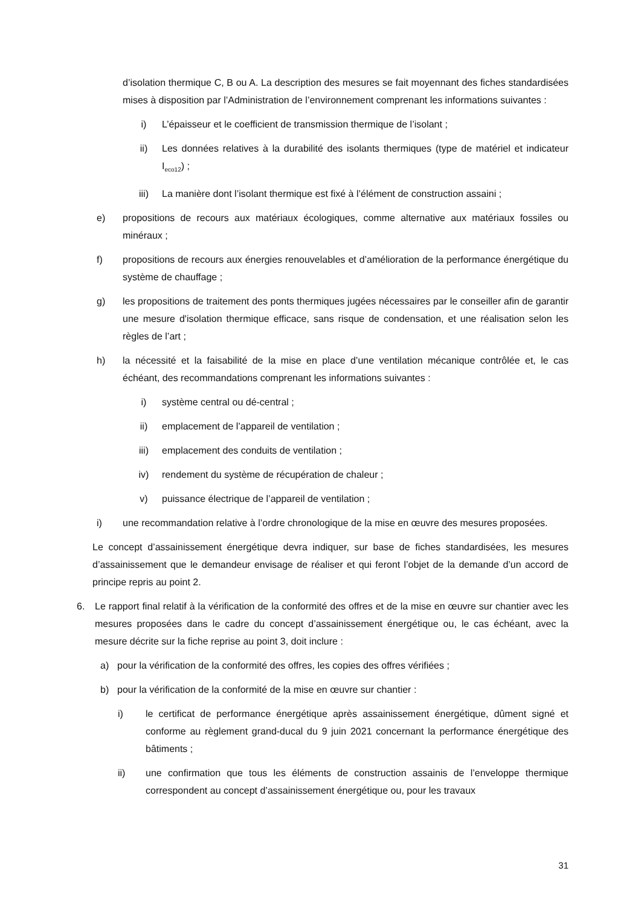d’isolation thermique C, B ou A. La description des mesures se fait moyennant des fiches standardisées mises à disposition par l’Administration de l’environnement comprenant les informations suivantes :
i) L’épaisseur et le coefficient de transmission thermique de l’isolant ;
ii) Les données relatives à la durabilité des isolants thermiques (type de matériel et indicateur I<sub>eco12</sub>) ;
iii) La manière dont l’isolant thermique est fixé à l’élément de construction assaini ;
e) propositions de recours aux matériaux écologiques, comme alternative aux matériaux fossiles ou minéraux ;
f) propositions de recours aux énergies renouvelables et d’amélioration de la performance énergétique du système de chauffage ;
g) les propositions de traitement des ponts thermiques jugées nécessaires par le conseiller afin de garantir une mesure d'isolation thermique efficace, sans risque de condensation, et une réalisation selon les règles de l’art ;
h) la nécessité et la faisabilité de la mise en place d’une ventilation mécanique contrôlée et, le cas échéant, des recommandations comprenant les informations suivantes :
i) système central ou dé-central ;
ii) emplacement de l’appareil de ventilation ;
iii) emplacement des conduits de ventilation ;
iv) rendement du système de récupération de chaleur ;
v) puissance électrique de l’appareil de ventilation ;
i) une recommandation relative à l’ordre chronologique de la mise en œuvre des mesures proposées.
Le concept d’assainissement énergétique devra indiquer, sur base de fiches standardisées, les mesures d’assainissement que le demandeur envisage de réaliser et qui feront l’objet de la demande d’un accord de principe repris au point 2.
6. Le rapport final relatif à la vérification de la conformité des offres et de la mise en œuvre sur chantier avec les mesures proposées dans le cadre du concept d’assainissement énergétique ou, le cas échéant, avec la mesure décrite sur la fiche reprise au point 3, doit inclure :
a) pour la vérification de la conformité des offres, les copies des offres vérifiées ;
b) pour la vérification de la conformité de la mise en œuvre sur chantier :
i) le certificat de performance énergétique après assainissement énergétique, dûment signé et conforme au règlement grand-ducal du 9 juin 2021 concernant la performance énergétique des bâtiments ;
ii) une confirmation que tous les éléments de construction assainis de l’enveloppe thermique correspondent au concept d’assainissement énergétique ou, pour les travaux
31